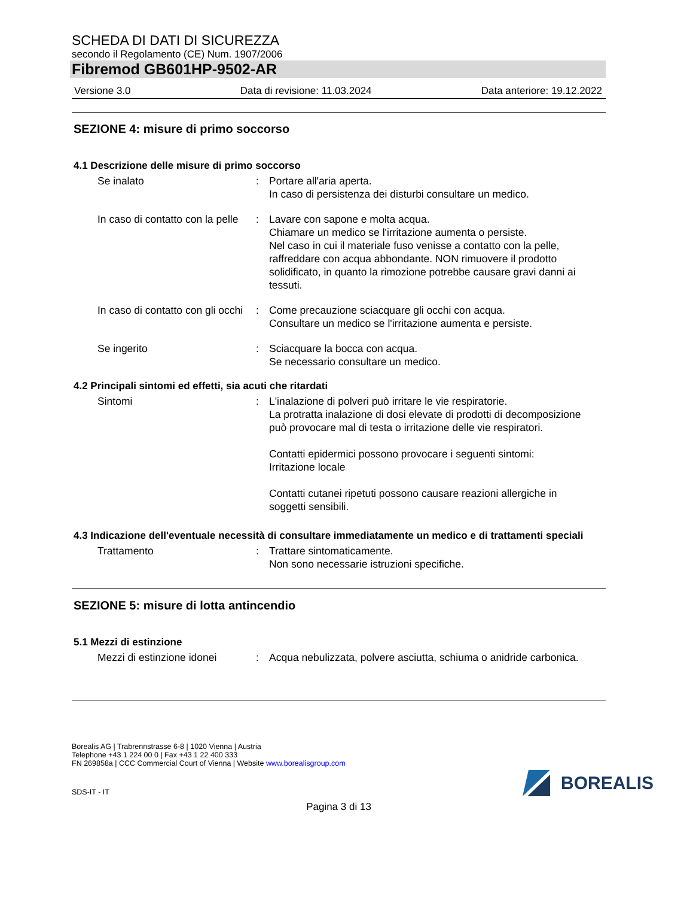SCHEDA DI DATI DI SICUREZZA
secondo il Regolamento (CE) Num. 1907/2006
Fibremod GB601HP-9502-AR
Versione 3.0 Data di revisione: 11.03.2024 Data anteriore: 19.12.2022
SEZIONE 4: misure di primo soccorso
4.1 Descrizione delle misure di primo soccorso
Se inalato : Portare all'aria aperta.
In caso di persistenza dei disturbi consultare un medico.
In caso di contatto con la pelle
: Lavare con sapone e molta acqua.
Chiamare un medico se l'irritazione aumenta o persiste.
Nel caso in cui il materiale fuso venisse a contatto con la pelle, raffreddare con acqua abbondante. NON rimuovere il prodotto solidificato, in quanto la rimozione potrebbe causare gravi danni ai tessuti.
In caso di contatto con gli occhi
: Come precauzione sciacquare gli occhi con acqua.
Consultare un medico se l'irritazione aumenta e persiste.
Se ingerito : Sciacquare la bocca con acqua.
Se necessario consultare un medico.
4.2 Principali sintomi ed effetti, sia acuti che ritardati
Sintomi : L'inalazione di polveri può irritare le vie respiratorie.
La protratta inalazione di dosi elevate di prodotti di decomposizione può provocare mal di testa o irritazione delle vie respiratori.
Contatti epidermici possono provocare i seguenti sintomi:
Irritazione locale
Contatti cutanei ripetuti possono causare reazioni allergiche in soggetti sensibili.
4.3 Indicazione dell'eventuale necessità di consultare immediatamente un medico e di trattamenti speciali
Trattamento : Trattare sintomaticamente.
Non sono necessarie istruzioni specifiche.
SEZIONE 5: misure di lotta antincendio
5.1 Mezzi di estinzione
Mezzi di estinzione idonei
: Acqua nebulizzata, polvere asciutta, schiuma o anidride carbonica.
Borealis AG | Trabrennstrasse 6-8 | 1020 Vienna | Austria
Telephone +43 1 224 00 0 | Fax +43 1 22 400 333
FN 269858a | CCC Commercial Court of Vienna | Website www.borealisgroup.com
SDS-IT - IT
BOREALIS
Pagina 3 di 13